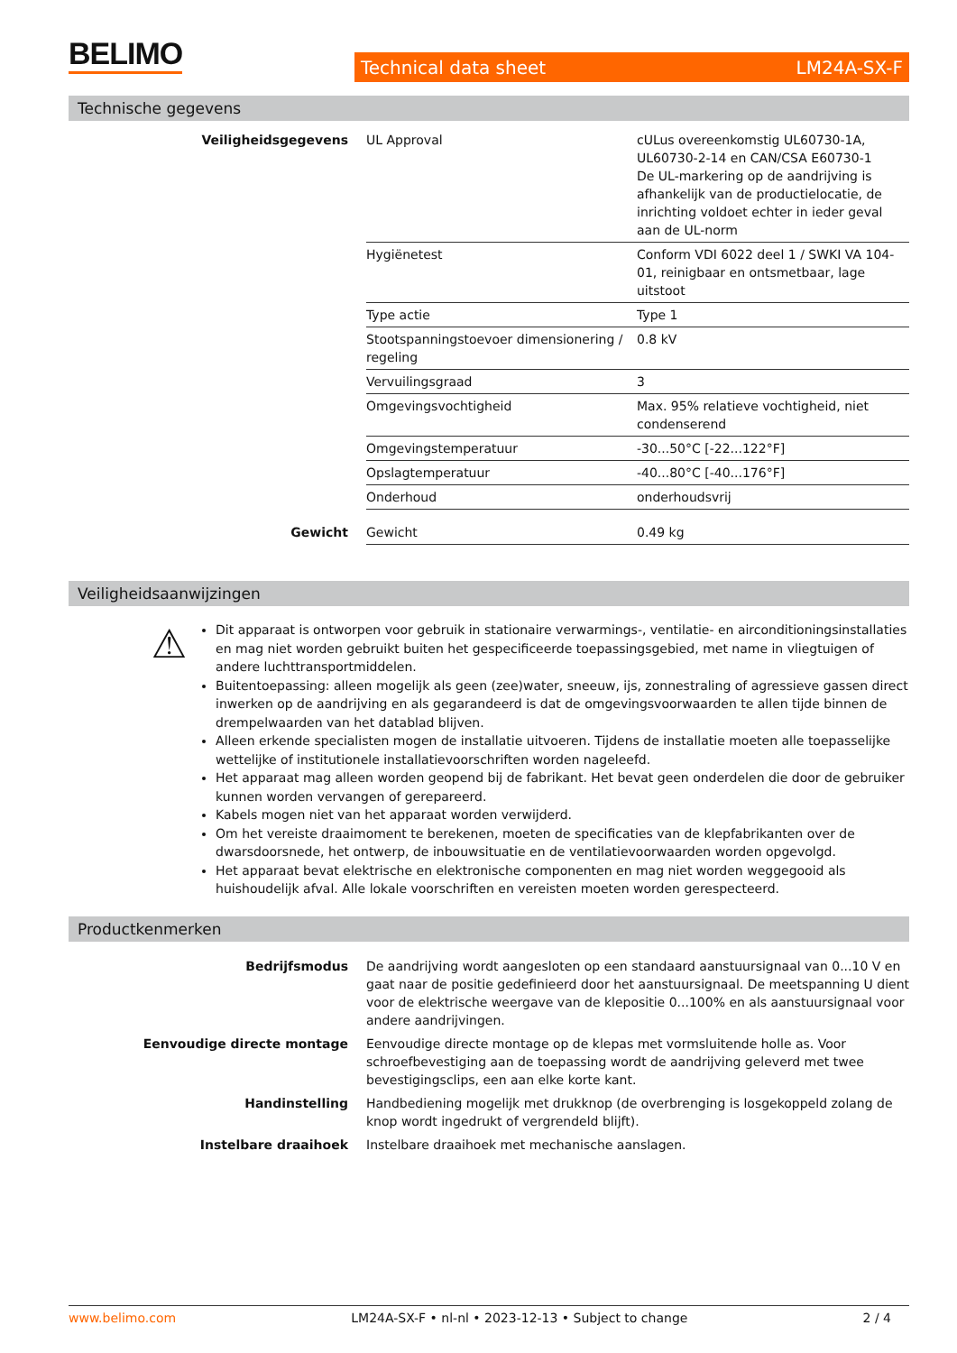BELIMO Technical data sheet LM24A-SX-F
Technische gegevens
| Veiligheidsgegevens | UL Approval | cULus overeenkomstig UL60730-1A, UL60730-2-14 en CAN/CSA E60730-1 De UL-markering op de aandrijving is afhankelijk van de productielocatie, de inrichting voldoet echter in ieder geval aan de UL-norm |
| | Hygiënetest | Conform VDI 6022 deel 1 / SWKI VA 104-01, reinigbaar en ontsmetbaar, lage uitstoot |
| | Type actie | Type 1 |
| | Stootspanningstoevoer dimensionering / regeling | 0.8 kV |
| | Vervuilingsgraad | 3 |
| | Omgevingsvochtigheid | Max. 95% relatieve vochtigheid, niet condenserend |
| | Omgevingstemperatuur | -30...50°C [-22...122°F] |
| | Opslagtemperatuur | -40...80°C [-40...176°F] |
| | Onderhoud | onderhoudsvrij |
| Gewicht | Gewicht | 0.49 kg |
Veiligheidsaanwijzingen
⚠
Dit apparaat is ontworpen voor gebruik in stationaire verwarmings-, ventilatie- en airconditioningsinstallaties en mag niet worden gebruikt buiten het gespecificeerde toepassingsgebied, met name in vliegtuigen of andere luchttransportmiddelen.
Buitentoepassing: alleen mogelijk als geen (zee)water, sneeuw, ijs, zonnestraling of agressieve gassen direct inwerken op de aandrijving en als gegarandeerd is dat de omgevingsvoorwaarden te allen tijde binnen de drempelwaarden van het datablad blijven.
Alleen erkende specialisten mogen de installatie uitvoeren. Tijdens de installatie moeten alle toepasselijke wettelijke of institutionele installatievoorschriften worden nageleefd.
Het apparaat mag alleen worden geopend bij de fabrikant. Het bevat geen onderdelen die door de gebruiker kunnen worden vervangen of gerepareerd.
Kabels mogen niet van het apparaat worden verwijderd.
Om het vereiste draaimoment te berekenen, moeten de specificaties van de klepfabrikanten over de dwarsdoorsnede, het ontwerp, de inbouwsituatie en de ventilatievoorwaarden worden opgevolgd.
Het apparaat bevat elektrische en elektronische componenten en mag niet worden weggegooid als huishoudelijk afval. Alle lokale voorschriften en vereisten moeten worden gerespecteerd.
Productkenmerken
| Bedrijfsmodus | De aandrijving wordt aangesloten op een standaard aanstuursignaal van 0...10 V en gaat naar de positie gedefinieerd door het aanstuursignaal. De meetspanning U dient voor de elektrische weergave van de klepositie 0...100% en als aanstuursignaal voor andere aandrijvingen. |
| Eenvoudige directe montage | Eenvoudige directe montage op de klepas met vormsluitende holle as. Voor schroefbevestiging aan de toepassing wordt de aandrijving geleverd met twee bevestigingsclips, een aan elke korte kant. |
| Handinstelling | Handbediening mogelijk met drukknop (de overbrenging is losgekoppeld zolang de knop wordt ingedrukt of vergrendeld blijft). |
| Instelbare draaihoek | Instelbare draaihoek met mechanische aanslagen. |
www.belimo.com LM24A-SX-F • nl-nl • 2023-12-13 • Subject to change 2 / 4